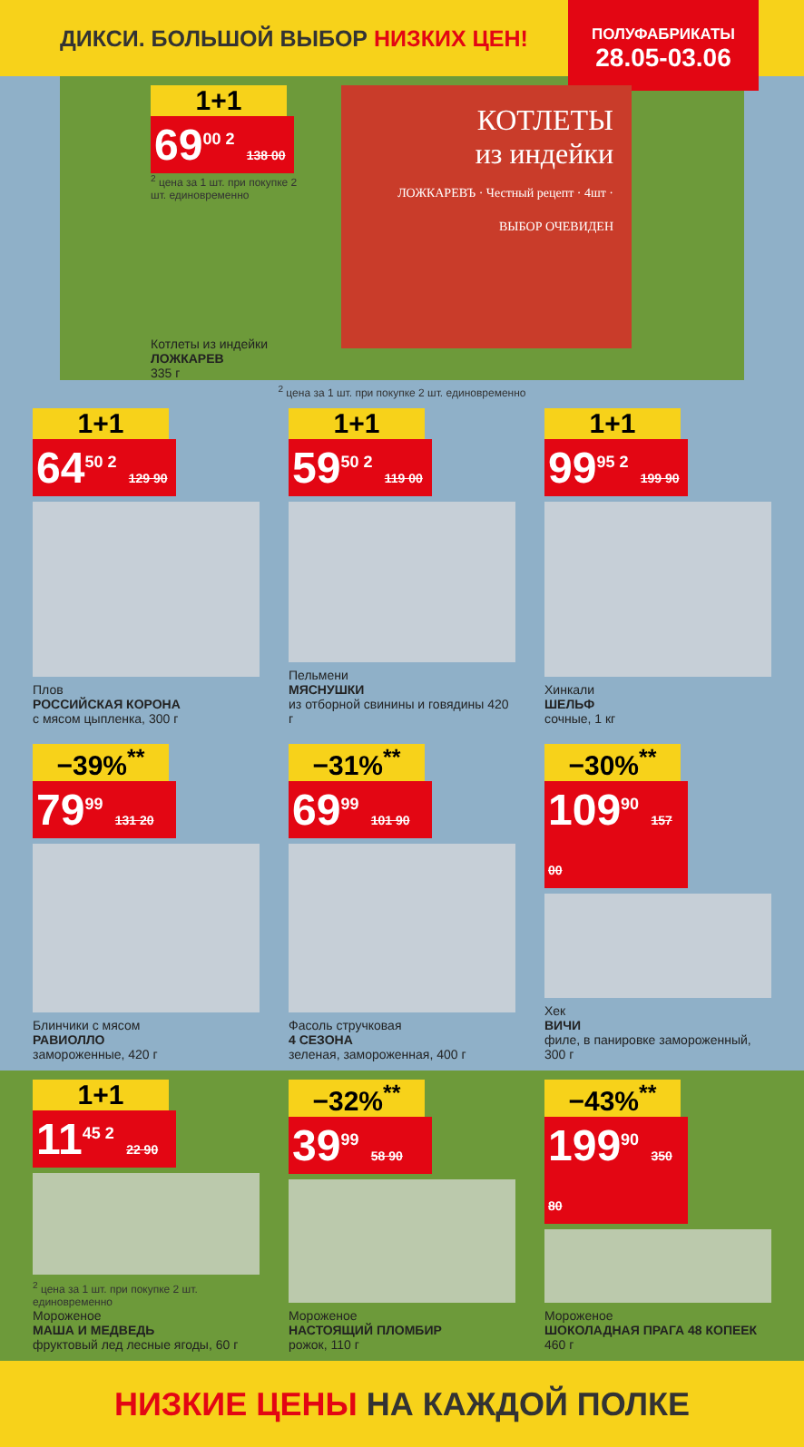ДИКСИ. БОЛЬШОЙ ВЫБОР НИЗКИХ ЦЕН!
ПОЛУФАБРИКАТЫ
28.05-03.06
1+1
69<sup>00 2</sup> 138 00
<sup>2</sup> цена за 1 шт. при покупке 2 шт. единовременно
Котлеты из индейки
ЛОЖКАРЕВ
335 г
КОТЛЕТЫ
из индейки
ЛОЖКАРЕВЪ · Честный рецепт · 4шт · ВЫБОР ОЧЕВИДЕН
<sup>2</sup> цена за 1 шт. при покупке 2 шт. единовременно
1+1
64<sup>50 2</sup> 129 90
Плов
РОССИЙСКАЯ КОРОНА
с мясом цыпленка, 300 г
1+1
59<sup>50 2</sup> 119 00
Пельмени
МЯСНУШКИ
из отборной свинины и говядины 420 г
1+1
99<sup>95 2</sup> 199 90
Хинкали
ШЕЛЬФ
сочные, 1 кг
−39%<sup>**</sup>
79<sup>99</sup> 131 20
Блинчики с мясом
РАВИОЛЛО
замороженные, 420 г
−31%<sup>**</sup>
69<sup>99</sup> 101 90
Фасоль стручковая
4 СЕЗОНА
зеленая, замороженная, 400 г
−30%<sup>**</sup>
109<sup>90</sup> 157 00
Хек
ВИЧИ
филе, в панировке замороженный, 300 г
1+1
11<sup>45 2</sup> 22 90
<sup>2</sup> цена за 1 шт. при покупке 2 шт. единовременно
Мороженое
МАША И МЕДВЕДЬ
фруктовый лед лесные ягоды, 60 г
−32%<sup>**</sup>
39<sup>99</sup> 58 90
Мороженое
НАСТОЯЩИЙ ПЛОМБИР
рожок, 110 г
−43%<sup>**</sup>
199<sup>90</sup> 350 80
Мороженое
ШОКОЛАДНАЯ ПРАГА 48 КОПЕЕК
460 г
НИЗКИЕ ЦЕНЫ НА КАЖДОЙ ПОЛКЕ